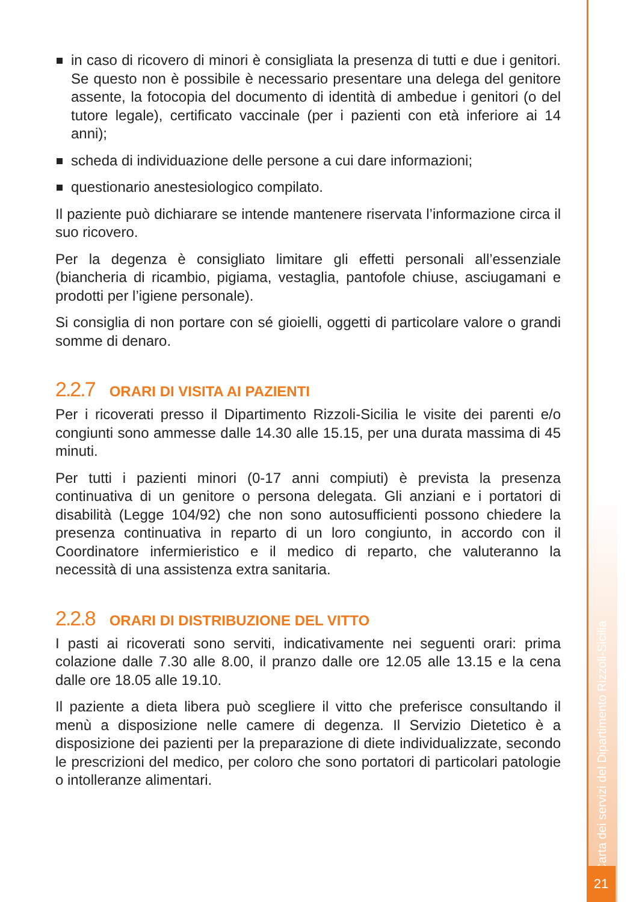in caso di ricovero di minori è consigliata la presenza di tutti e due i genitori. Se questo non è possibile è necessario presentare una delega del genitore assente, la fotocopia del documento di identità di ambedue i genitori (o del tutore legale), certificato vaccinale (per i pazienti con età inferiore ai 14 anni);
scheda di individuazione delle persone a cui dare informazioni;
questionario anestesiologico compilato.
Il paziente può dichiarare se intende mantenere riservata l’informazione circa il suo ricovero.
Per la degenza è consigliato limitare gli effetti personali all’essenziale (biancheria di ricambio, pigiama, vestaglia, pantofole chiuse, asciugamani e prodotti per l’igiene personale).
Si consiglia di non portare con sé gioielli, oggetti di particolare valore o grandi somme di denaro.
2.2.7 ORARI DI VISITA AI PAZIENTI
Per i ricoverati presso il Dipartimento Rizzoli-Sicilia le visite dei parenti e/o congiunti sono ammesse dalle 14.30 alle 15.15, per una durata massima di 45 minuti.
Per tutti i pazienti minori (0-17 anni compiuti) è prevista la presenza continuativa di un genitore o persona delegata. Gli anziani e i portatori di disabilità (Legge 104/92) che non sono autosufficienti possono chiedere la presenza continuativa in reparto di un loro congiunto, in accordo con il Coordinatore infermieristico e il medico di reparto, che valuteranno la necessità di una assistenza extra sanitaria.
2.2.8 ORARI DI DISTRIBUZIONE DEL VITTO
I pasti ai ricoverati sono serviti, indicativamente nei seguenti orari: prima colazione dalle 7.30 alle 8.00, il pranzo dalle ore 12.05 alle 13.15 e la cena dalle ore 18.05 alle 19.10.
Il paziente a dieta libera può scegliere il vitto che preferisce consultando il menù a disposizione nelle camere di degenza. Il Servizio Dietetico è a disposizione dei pazienti per la preparazione di diete individualizzate, secondo le prescrizioni del medico, per coloro che sono portatori di particolari patologie o intolleranze alimentari.
Carta dei servizi del Dipartimento Rizzoli-Sicilia
21